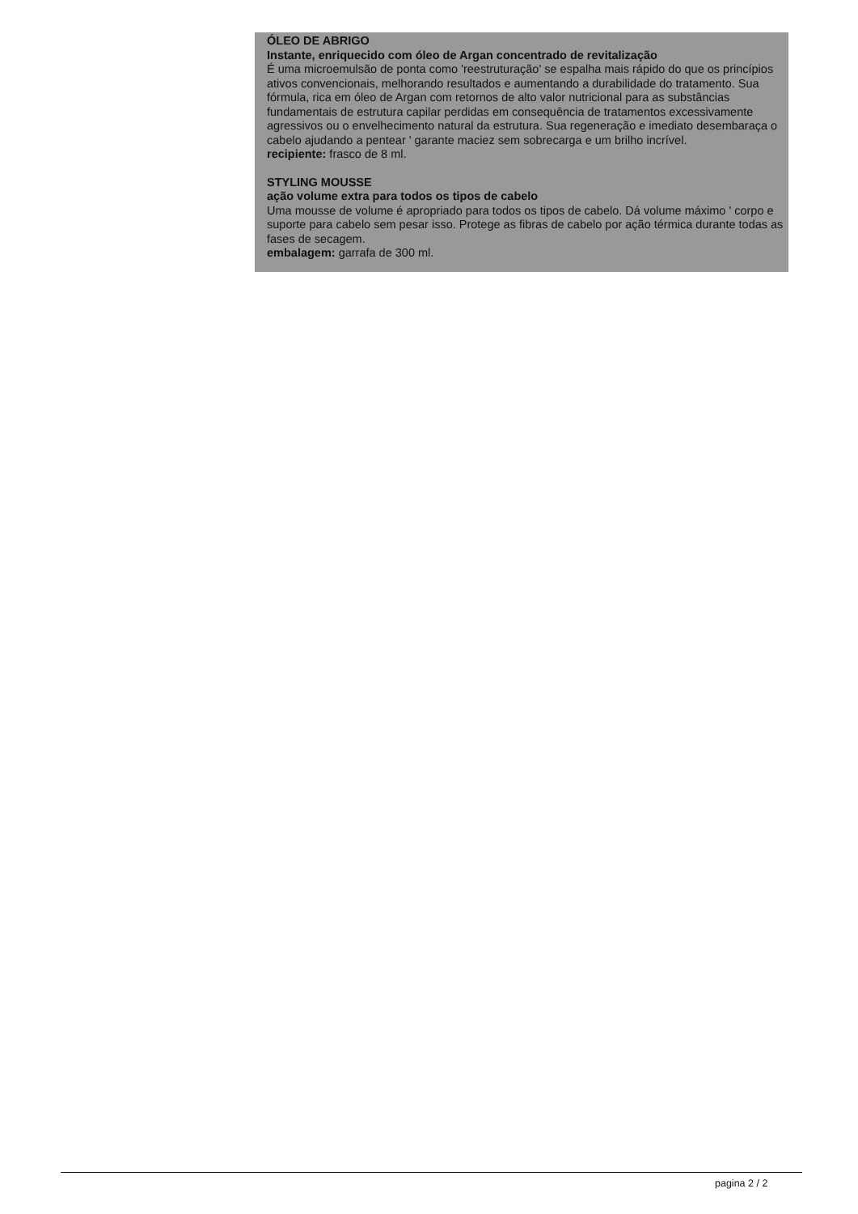ÓLEO DE ABRIGO
Instante, enriquecido com óleo de Argan concentrado de revitalização
É uma microemulsão de ponta como 'reestruturação' se espalha mais rápido do que os princípios ativos convencionais, melhorando resultados e aumentando a durabilidade do tratamento. Sua fórmula, rica em óleo de Argan com retornos de alto valor nutricional para as substâncias fundamentais de estrutura capilar perdidas em consequência de tratamentos excessivamente agressivos ou o envelhecimento natural da estrutura. Sua regeneração e imediato desembaraça o cabelo ajudando a pentear ' garante maciez sem sobrecarga e um brilho incrível.
recipiente: frasco de 8 ml.
STYLING MOUSSE
ação volume extra para todos os tipos de cabelo
Uma mousse de volume é apropriado para todos os tipos de cabelo. Dá volume máximo ' corpo e suporte para cabelo sem pesar isso. Protege as fibras de cabelo por ação térmica durante todas as fases de secagem.
embalagem: garrafa de 300 ml.
pagina 2 / 2